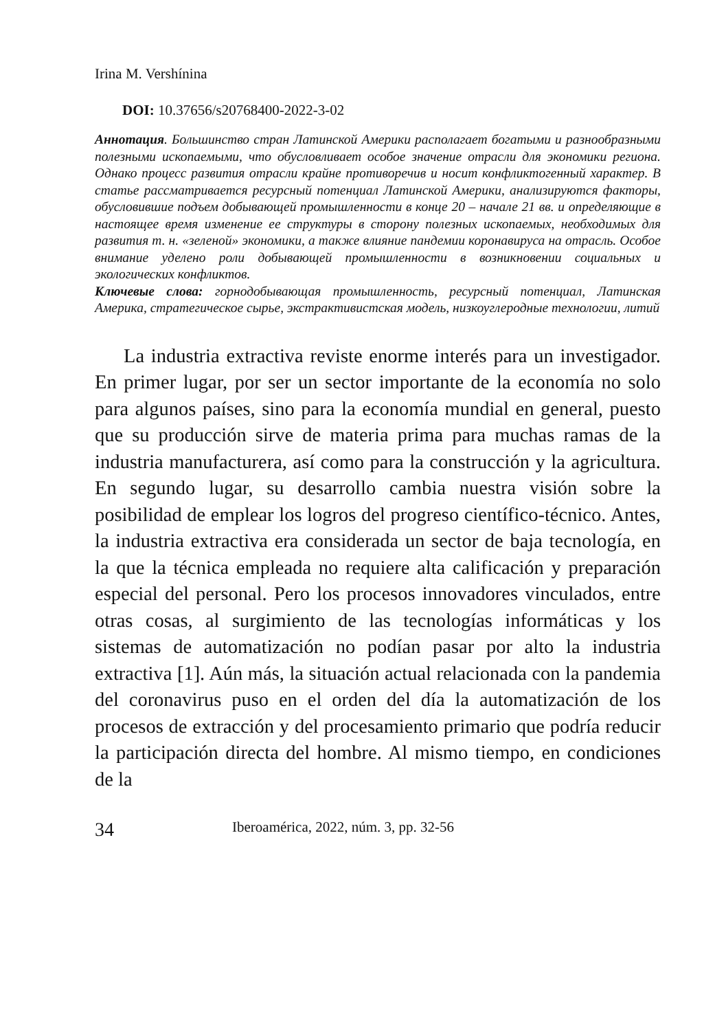Irina M. Vershínina
DOI: 10.37656/s20768400-2022-3-02
Аннотация. Большинство стран Латинской Америки располагает богатыми и разнообразными полезными ископаемыми, что обусловливает особое значение отрасли для экономики региона. Однако процесс развития отрасли крайне противоречив и носит конфликтогенный характер. В статье рассматривается ресурсный потенциал Латинской Америки, анализируются факторы, обусловившие подъем добывающей промышленности в конце 20 – начале 21 вв. и определяющие в настоящее время изменение ее структуры в сторону полезных ископаемых, необходимых для развития т. н. «зеленой» экономики, а также влияние пандемии коронавируса на отрасль. Особое внимание уделено роли добывающей промышленности в возникновении социальных и экологических конфликтов.
Ключевые слова: горнодобывающая промышленность, ресурсный потенциал, Латинская Америка, стратегическое сырье, экстрактивистская модель, низкоуглеродные технологии, литий
La industria extractiva reviste enorme interés para un investigador. En primer lugar, por ser un sector importante de la economía no solo para algunos países, sino para la economía mundial en general, puesto que su producción sirve de materia prima para muchas ramas de la industria manufacturera, así como para la construcción y la agricultura. En segundo lugar, su desarrollo cambia nuestra visión sobre la posibilidad de emplear los logros del progreso científico-técnico. Antes, la industria extractiva era considerada un sector de baja tecnología, en la que la técnica empleada no requiere alta calificación y preparación especial del personal. Pero los procesos innovadores vinculados, entre otras cosas, al surgimiento de las tecnologías informáticas y los sistemas de automatización no podían pasar por alto la industria extractiva [1]. Aún más, la situación actual relacionada con la pandemia del coronavirus puso en el orden del día la automatización de los procesos de extracción y del procesamiento primario que podría reducir la participación directa del hombre. Al mismo tiempo, en condiciones de la
34 Iberoamérica, 2022, núm. 3, pp. 32-56